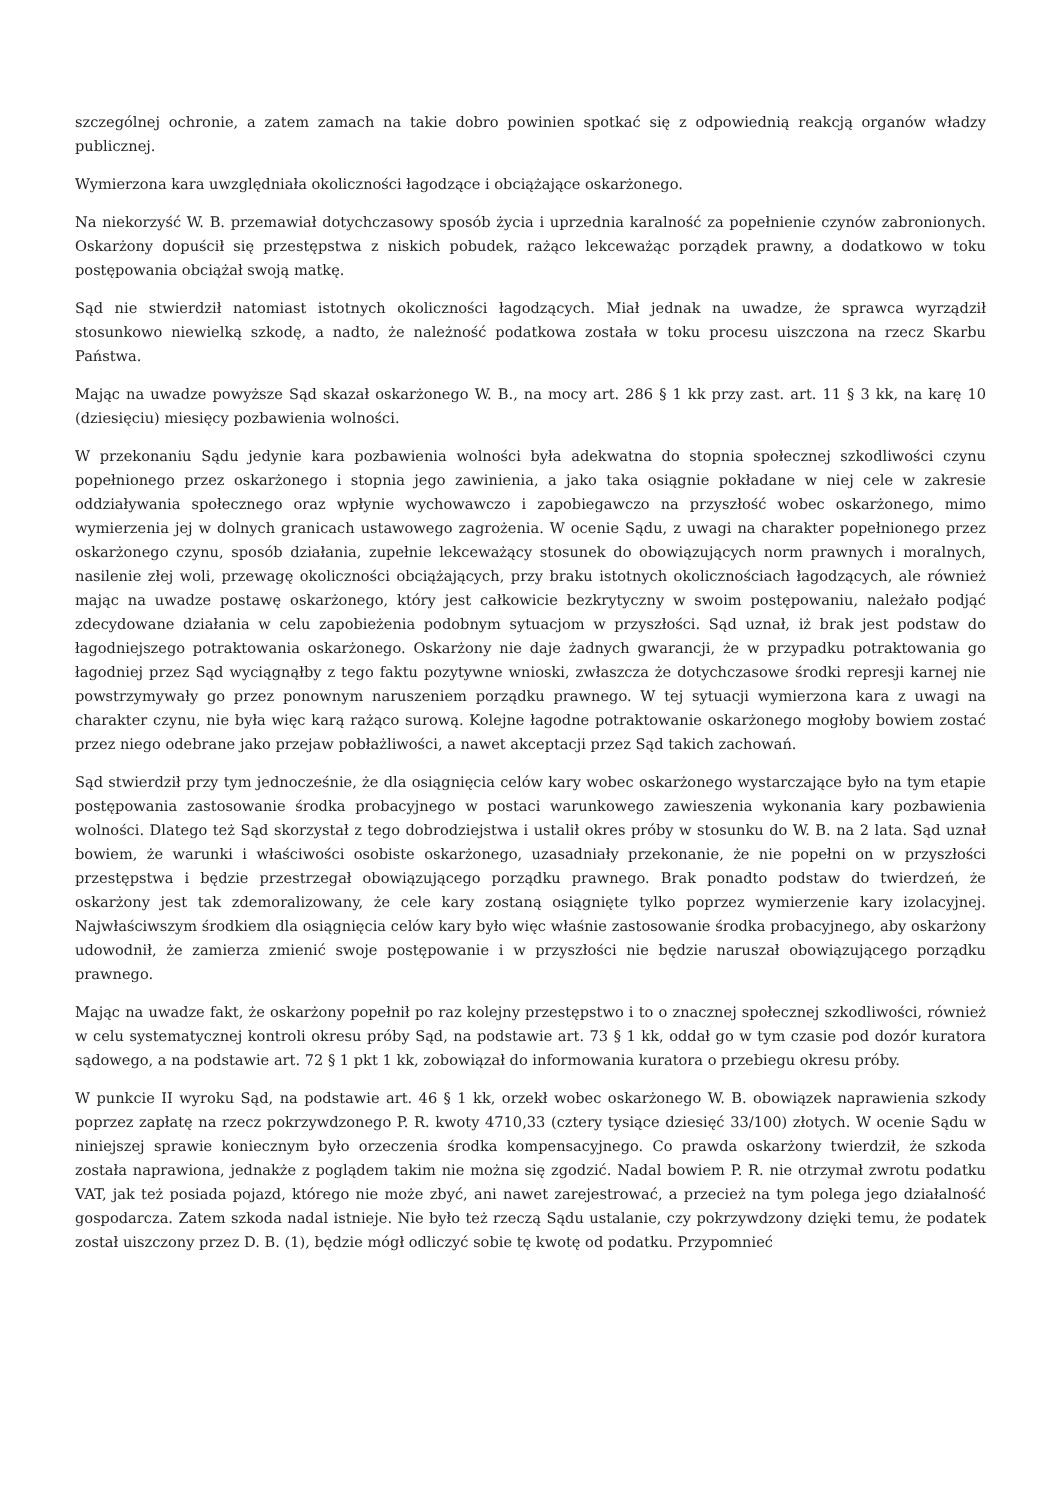szczególnej ochronie, a zatem zamach na takie dobro powinien spotkać się z odpowiednią reakcją organów władzy publicznej.
Wymierzona kara uwzględniała okoliczności łagodzące i obciążające oskarżonego.
Na niekorzyść W. B. przemawiał dotychczasowy sposób życia i uprzednia karalność za popełnienie czynów zabronionych. Oskarżony dopuścił się przestępstwa z niskich pobudek, rażąco lekceważąc porządek prawny, a dodatkowo w toku postępowania obciążał swoją matkę.
Sąd nie stwierdził natomiast istotnych okoliczności łagodzących. Miał jednak na uwadze, że sprawca wyrządził stosunkowo niewielką szkodę, a nadto, że należność podatkowa została w toku procesu uiszczona na rzecz Skarbu Państwa.
Mając na uwadze powyższe Sąd skazał oskarżonego W. B., na mocy art. 286 § 1 kk przy zast. art. 11 § 3 kk, na karę 10 (dziesięciu) miesięcy pozbawienia wolności.
W przekonaniu Sądu jedynie kara pozbawienia wolności była adekwatna do stopnia społecznej szkodliwości czynu popełnionego przez oskarżonego i stopnia jego zawinienia, a jako taka osiągnie pokładane w niej cele w zakresie oddziaływania społecznego oraz wpłynie wychowawczo i zapobiegawczo na przyszłość wobec oskarżonego, mimo wymierzenia jej w dolnych granicach ustawowego zagrożenia. W ocenie Sądu, z uwagi na charakter popełnionego przez oskarżonego czynu, sposób działania, zupełnie lekceważący stosunek do obowiązujących norm prawnych i moralnych, nasilenie złej woli, przewagę okoliczności obciążających, przy braku istotnych okolicznościach łagodzących, ale również mając na uwadze postawę oskarżonego, który jest całkowicie bezkrytyczny w swoim postępowaniu, należało podjąć zdecydowane działania w celu zapobieżenia podobnym sytuacjom w przyszłości. Sąd uznał, iż brak jest podstaw do łagodniejszego potraktowania oskarżonego. Oskarżony nie daje żadnych gwarancji, że w przypadku potraktowania go łagodniej przez Sąd wyciągnąłby z tego faktu pozytywne wnioski, zwłaszcza że dotychczasowe środki represji karnej nie powstrzymywały go przez ponownym naruszeniem porządku prawnego. W tej sytuacji wymierzona kara z uwagi na charakter czynu, nie była więc karą rażąco surową. Kolejne łagodne potraktowanie oskarżonego mogłoby bowiem zostać przez niego odebrane jako przejaw pobłażliwości, a nawet akceptacji przez Sąd takich zachowań.
Sąd stwierdził przy tym jednocześnie, że dla osiągnięcia celów kary wobec oskarżonego wystarczające było na tym etapie postępowania zastosowanie środka probacyjnego w postaci warunkowego zawieszenia wykonania kary pozbawienia wolności. Dlatego też Sąd skorzystał z tego dobrodziejstwa i ustalił okres próby w stosunku do W. B. na 2 lata. Sąd uznał bowiem, że warunki i właściwości osobiste oskarżonego, uzasadniały przekonanie, że nie popełni on w przyszłości przestępstwa i będzie przestrzegał obowiązującego porządku prawnego. Brak ponadto podstaw do twierdzeń, że oskarżony jest tak zdemoralizowany, że cele kary zostaną osiągnięte tylko poprzez wymierzenie kary izolacyjnej. Najwłaściwszym środkiem dla osiągnięcia celów kary było więc właśnie zastosowanie środka probacyjnego, aby oskarżony udowodnił, że zamierza zmienić swoje postępowanie i w przyszłości nie będzie naruszał obowiązującego porządku prawnego.
Mając na uwadze fakt, że oskarżony popełnił po raz kolejny przestępstwo i to o znacznej społecznej szkodliwości, również w celu systematycznej kontroli okresu próby Sąd, na podstawie art. 73 § 1 kk, oddał go w tym czasie pod dozór kuratora sądowego, a na podstawie art. 72 § 1 pkt 1 kk, zobowiązał do informowania kuratora o przebiegu okresu próby.
W punkcie II wyroku Sąd, na podstawie art. 46 § 1 kk, orzekł wobec oskarżonego W. B. obowiązek naprawienia szkody poprzez zapłatę na rzecz pokrzywdzonego P. R. kwoty 4710,33 (cztery tysiące dziesięć 33/100) złotych. W ocenie Sądu w niniejszej sprawie koniecznym było orzeczenia środka kompensacyjnego. Co prawda oskarżony twierdził, że szkoda została naprawiona, jednakże z poglądem takim nie można się zgodzić. Nadal bowiem P. R. nie otrzymał zwrotu podatku VAT, jak też posiada pojazd, którego nie może zbyć, ani nawet zarejestrować, a przecież na tym polega jego działalność gospodarcza. Zatem szkoda nadal istnieje. Nie było też rzeczą Sądu ustalanie, czy pokrzywdzony dzięki temu, że podatek został uiszczony przez D. B. (1), będzie mógł odliczyć sobie tę kwotę od podatku. Przypomnieć